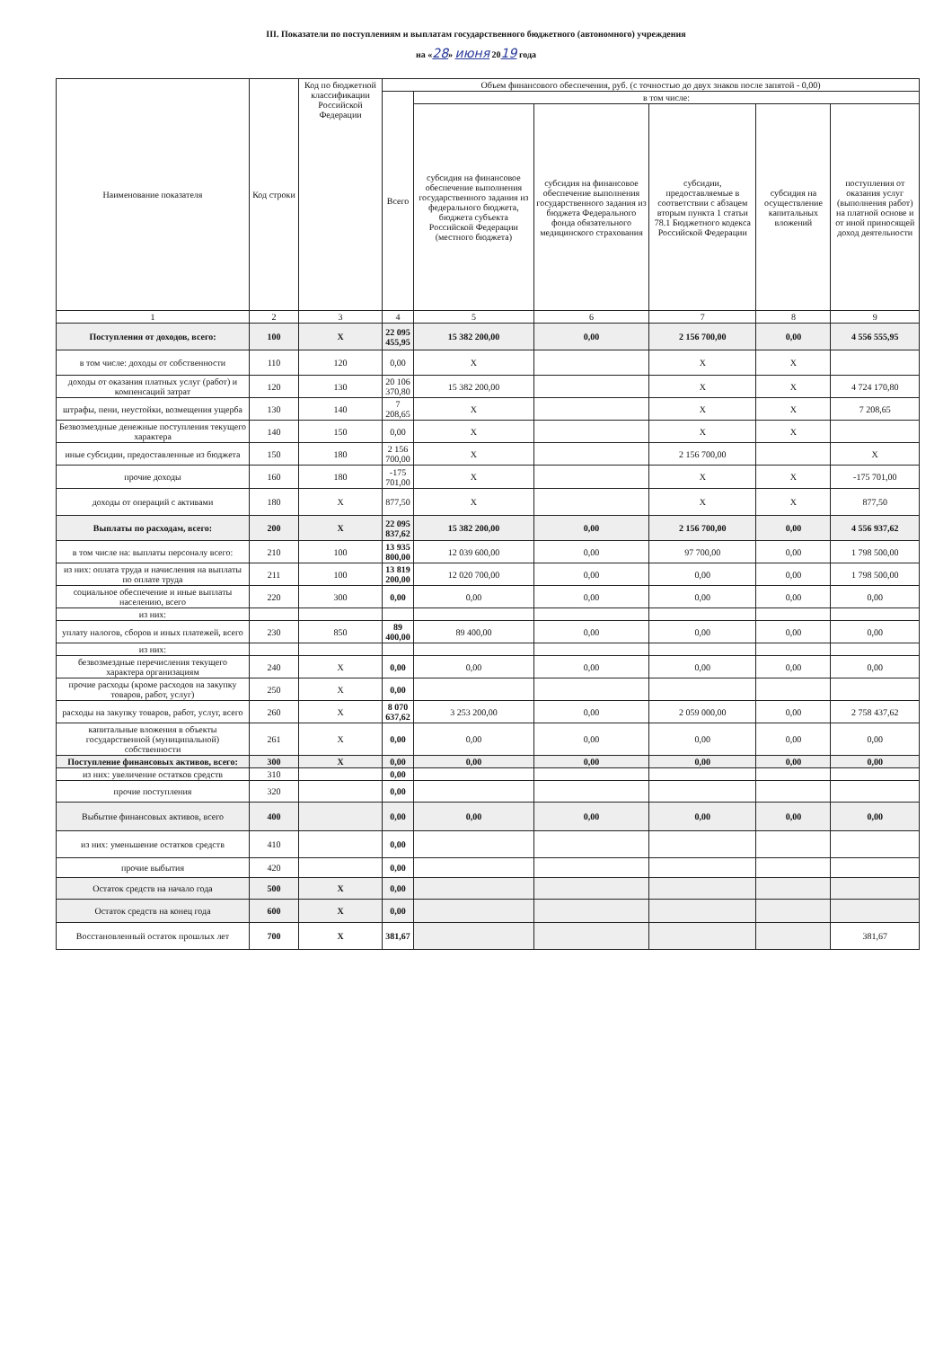III. Показатели по поступлениям и выплатам государственного бюджетного (автономного) учреждения
на «28» июня 2019 года
| Наименование показателя | Код строки | Код по бюджетной классификации Российской Федерации | Объем финансового обеспечения, руб. (с точностью до двух знаков после запятой - 0,00) | | | | | |
| --- | --- | --- | --- | --- | --- | --- | --- | --- |
| | | | Всего | в том числе: | | | | |
| | | | | субсидия на финансовое обеспечение выполнения государственного задания из федерального бюджета, бюджета субъекта Российской Федерации (местного бюджета) | субсидия на финансовое обеспечение выполнения государственного задания из бюджета Федерального фонда обязательного медицинского страхования | субсидии, предоставляемые в соответствии с абзацем вторым пункта 1 статьи 78.1 Бюджетного кодекса Российской Федерации | субсидия на осуществление капитальных вложений | поступления от оказания услуг (выполнения работ) на платной основе и от иной приносящей доход деятельности |
| 1 | 2 | 3 | 4 | 5 | 6 | 7 | 8 | 9 |
| Поступления от доходов, всего: | 100 | X | 22 095 455,95 | 15 382 200,00 | 0,00 | 2 156 700,00 | 0,00 | 4 556 555,95 |
| в том числе: доходы от собственности | 110 | 120 | 0,00 | X | | X | X | |
| доходы от оказания платных услуг (работ) и компенсаций затрат | 120 | 130 | 20 106 370,80 | 15 382 200,00 | | X | X | 4 724 170,80 |
| штрафы, пени, неустойки, возмещения ущерба | 130 | 140 | 7 208,65 | X | | X | X | 7 208,65 |
| Безвозмездные денежные поступления текущего характера | 140 | 150 | 0,00 | X | | X | X | |
| иные субсидии, предоставленные из бюджета | 150 | 180 | 2 156 700,00 | X | | 2 156 700,00 | | X |
| прочие доходы | 160 | 180 | -175 701,00 | X | | X | X | -175 701,00 |
| доходы от операций с активами | 180 | X | 877,50 | X | | X | X | 877,50 |
| Выплаты по расходам, всего: | 200 | X | 22 095 837,62 | 15 382 200,00 | 0,00 | 2 156 700,00 | 0,00 | 4 556 937,62 |
| в том числе на: выплаты персоналу всего: | 210 | 100 | 13 935 800,00 | 12 039 600,00 | 0,00 | 97 700,00 | 0,00 | 1 798 500,00 |
| из них: оплата труда и начисления на выплаты по оплате труда | 211 | 100 | 13 819 200,00 | 12 020 700,00 | 0,00 | 0,00 | 0,00 | 1 798 500,00 |
| социальное обеспечение и иные выплаты населению, всего | 220 | 300 | 0,00 | 0,00 | 0,00 | 0,00 | 0,00 | 0,00 |
| из них: | | | | | | | | |
| уплату налогов, сборов и иных платежей, всего | 230 | 850 | 89 400,00 | 89 400,00 | 0,00 | 0,00 | 0,00 | 0,00 |
| из них: | | | | | | | | |
| безвозмездные перечисления текущего характера организациям | 240 | X | 0,00 | 0,00 | 0,00 | 0,00 | 0,00 | 0,00 |
| прочие расходы (кроме расходов на закупку товаров, работ, услуг) | 250 | X | 0,00 | | | | | |
| расходы на закупку товаров, работ, услуг, всего | 260 | X | 8 070 637,62 | 3 253 200,00 | 0,00 | 2 059 000,00 | 0,00 | 2 758 437,62 |
| капитальные вложения в объекты государственной (муниципальной) собственности | 261 | X | 0,00 | 0,00 | 0,00 | 0,00 | 0,00 | 0,00 |
| Поступление финансовых активов, всего: | 300 | X | 0,00 | 0,00 | 0,00 | 0,00 | 0,00 | 0,00 |
| из них: увеличение остатков средств | 310 | | 0,00 | | | | | |
| прочие поступления | 320 | | 0,00 | | | | | |
| Выбытие финансовых активов, всего | 400 | | 0,00 | 0,00 | 0,00 | 0,00 | 0,00 | 0,00 |
| из них: уменьшение остатков средств | 410 | | 0,00 | | | | | |
| прочие выбытия | 420 | | 0,00 | | | | | |
| Остаток средств на начало года | 500 | X | 0,00 | | | | | |
| Остаток средств на конец года | 600 | X | 0,00 | | | | | |
| Восстановленный остаток прошлых лет | 700 | X | 381,67 | | | | | 381,67 |